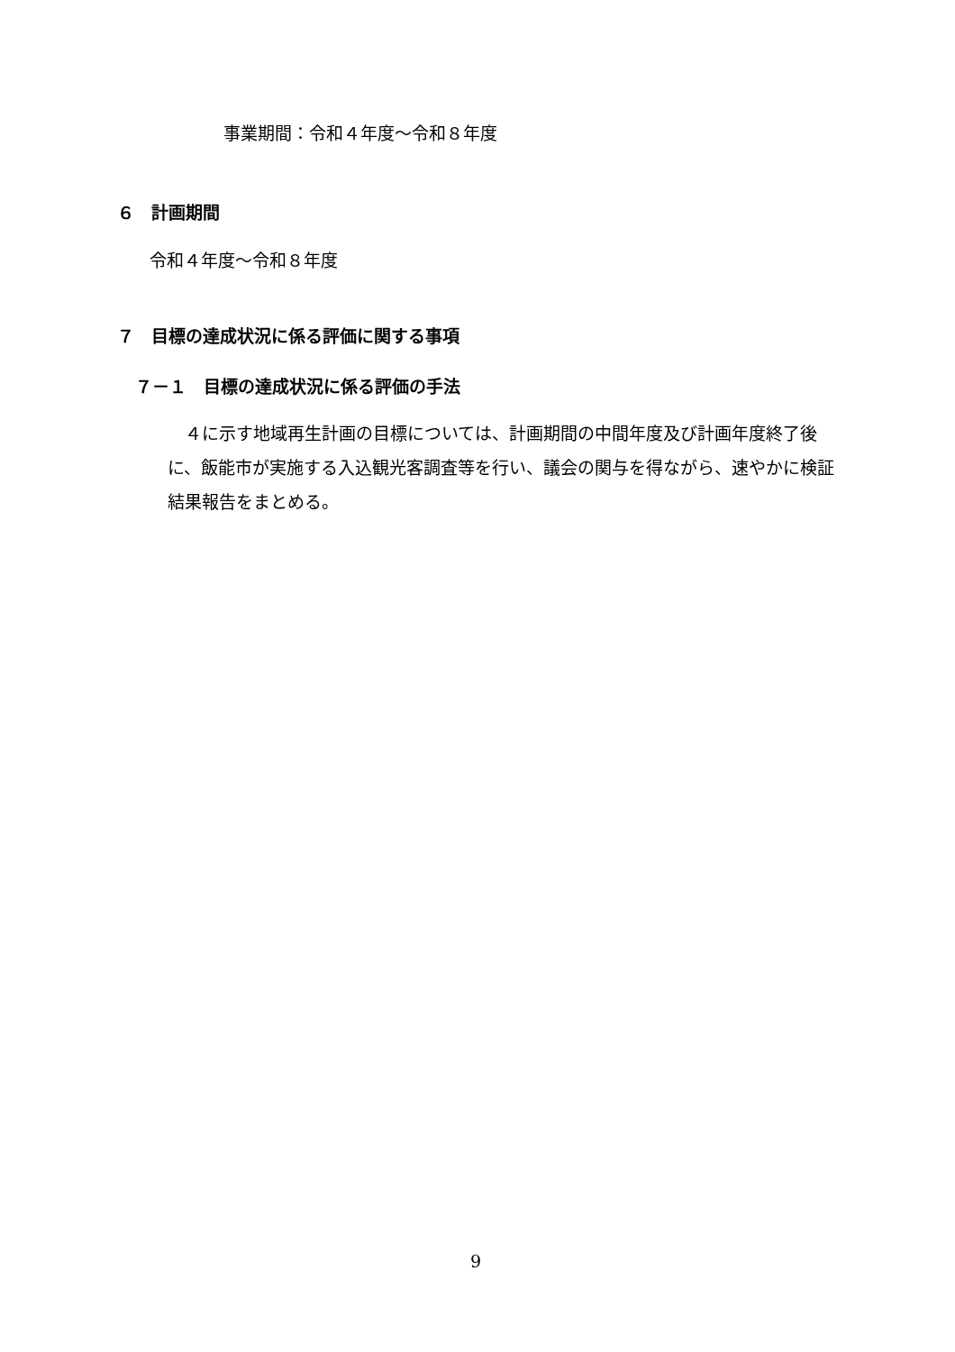事業期間：令和４年度～令和８年度
６　計画期間
令和４年度～令和８年度
７　目標の達成状況に係る評価に関する事項
７－１　目標の達成状況に係る評価の手法
　４に示す地域再生計画の目標については、計画期間の中間年度及び計画年度終了後に、飯能市が実施する入込観光客調査等を行い、議会の関与を得ながら、速やかに検証結果報告をまとめる。
9